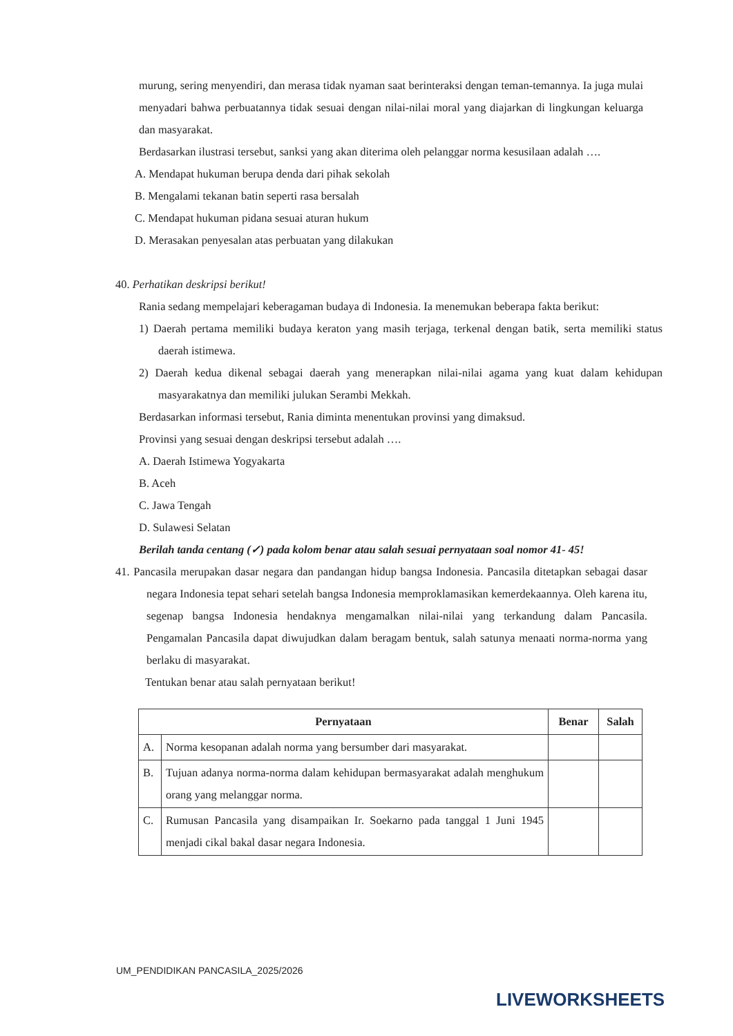murung, sering menyendiri, dan merasa tidak nyaman saat berinteraksi dengan teman-temannya. Ia juga mulai menyadari bahwa perbuatannya tidak sesuai dengan nilai-nilai moral yang diajarkan di lingkungan keluarga dan masyarakat.
Berdasarkan ilustrasi tersebut, sanksi yang akan diterima oleh pelanggar norma kesusilaan adalah ….
A. Mendapat hukuman berupa denda dari pihak sekolah
B. Mengalami tekanan batin seperti rasa bersalah
C. Mendapat hukuman pidana sesuai aturan hukum
D. Merasakan penyesalan atas perbuatan yang dilakukan
40. Perhatikan deskripsi berikut!
Rania sedang mempelajari keberagaman budaya di Indonesia. Ia menemukan beberapa fakta berikut:
1) Daerah pertama memiliki budaya keraton yang masih terjaga, terkenal dengan batik, serta memiliki status daerah istimewa.
2) Daerah kedua dikenal sebagai daerah yang menerapkan nilai-nilai agama yang kuat dalam kehidupan masyarakatnya dan memiliki julukan Serambi Mekkah.
Berdasarkan informasi tersebut, Rania diminta menentukan provinsi yang dimaksud.
Provinsi yang sesuai dengan deskripsi tersebut adalah ….
A. Daerah Istimewa Yogyakarta
B. Aceh
C. Jawa Tengah
D. Sulawesi Selatan
Berilah tanda centang (✓) pada kolom benar atau salah sesuai pernyataan soal nomor 41- 45!
41. Pancasila merupakan dasar negara dan pandangan hidup bangsa Indonesia. Pancasila ditetapkan sebagai dasar negara Indonesia tepat sehari setelah bangsa Indonesia memproklamasikan kemerdekaannya. Oleh karena itu, segenap bangsa Indonesia hendaknya mengamalkan nilai-nilai yang terkandung dalam Pancasila. Pengamalan Pancasila dapat diwujudkan dalam beragam bentuk, salah satunya menaati norma-norma yang berlaku di masyarakat.
Tentukan benar atau salah pernyataan berikut!
| Pernyataan | | Benar | Salah |
| --- | --- | --- | --- |
| A. | Norma kesopanan adalah norma yang bersumber dari masyarakat. | | |
| B. | Tujuan adanya norma-norma dalam kehidupan bermasyarakat adalah menghukum orang yang melanggar norma. | | |
| C. | Rumusan Pancasila yang disampaikan Ir. Soekarno pada tanggal 1 Juni 1945 menjadi cikal bakal dasar negara Indonesia. | | |
UM_PENDIDIKAN PANCASILA_2025/2026
LIVEWORKSHEETS